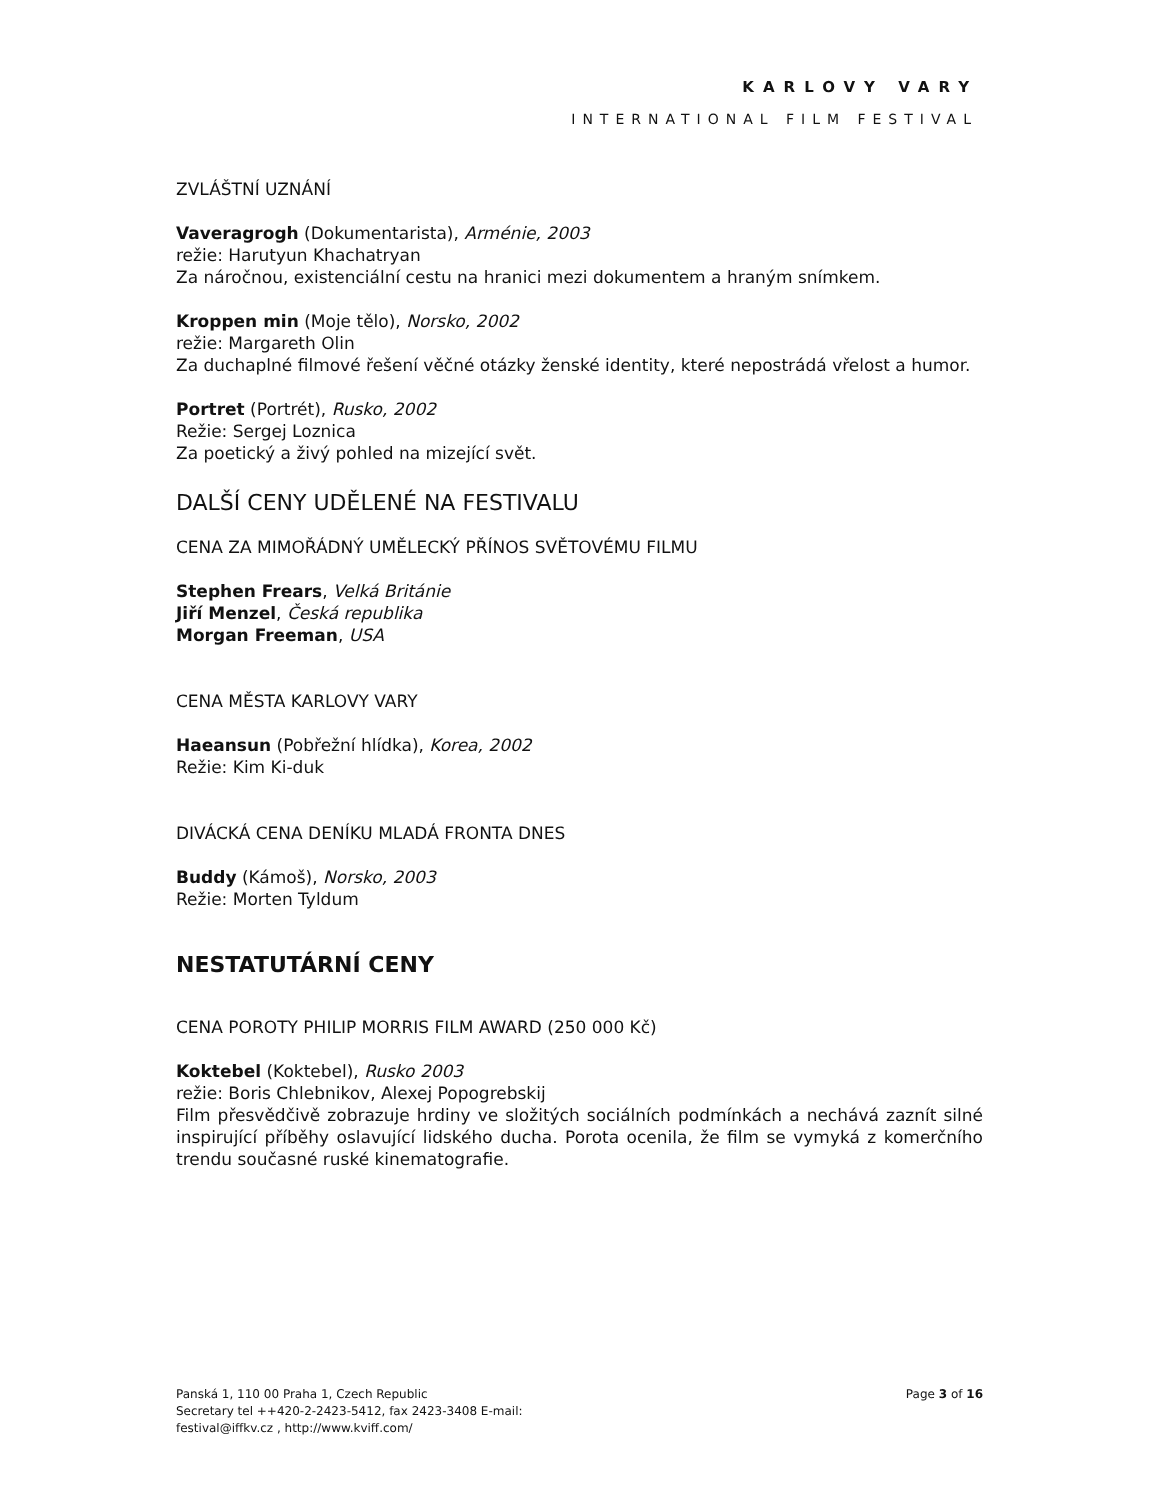KARLOVY VARY
INTERNATIONAL FILM FESTIVAL
ZVLÁŠTNÍ UZNÁNÍ
Vaveragrogh (Dokumentarista), Arménie, 2003
režie: Harutyun Khachatryan
Za náročnou, existenciální cestu na hranici mezi dokumentem a hraným snímkem.
Kroppen min (Moje tělo), Norsko, 2002
režie: Margareth Olin
Za duchaplné filmové řešení věčné otázky ženské identity, které nepostrádá vřelost a humor.
Portret (Portrét), Rusko, 2002
Režie: Sergej Loznica
Za poetický a živý pohled na mizející svět.
DALŠÍ CENY UDĚLENÉ NA FESTIVALU
CENA ZA MIMOŘÁDNÝ UMĚLECKÝ PŘÍNOS SVĚTOVÉMU FILMU
Stephen Frears, Velká Británie
Jiří Menzel, Česká republika
Morgan Freeman, USA
CENA MĚSTA KARLOVY VARY
Haeansun (Pobřežní hlídka), Korea, 2002
Režie: Kim Ki-duk
DIVÁCKÁ CENA DENÍKU MLADÁ FRONTA DNES
Buddy (Kámoš), Norsko, 2003
Režie: Morten Tyldum
NESTATUTÁRNÍ CENY
CENA POROTY PHILIP MORRIS FILM AWARD (250 000 Kč)
Koktebel (Koktebel), Rusko 2003
režie: Boris Chlebnikov, Alexej Popogrebskij
Film přesvědčivě zobrazuje hrdiny ve složitých sociálních podmínkách a nechává zaznít silné inspirující příběhy oslavující lidského ducha. Porota ocenila, že film se vymyká z komerčního trendu současné ruské kinematografie.
Panská 1, 110 00 Praha 1, Czech Republic
Secretary tel ++420-2-2423-5412, fax 2423-3408 E-mail:
festival@iffkv.cz , http://www.kviff.com/
Page 3 of 16